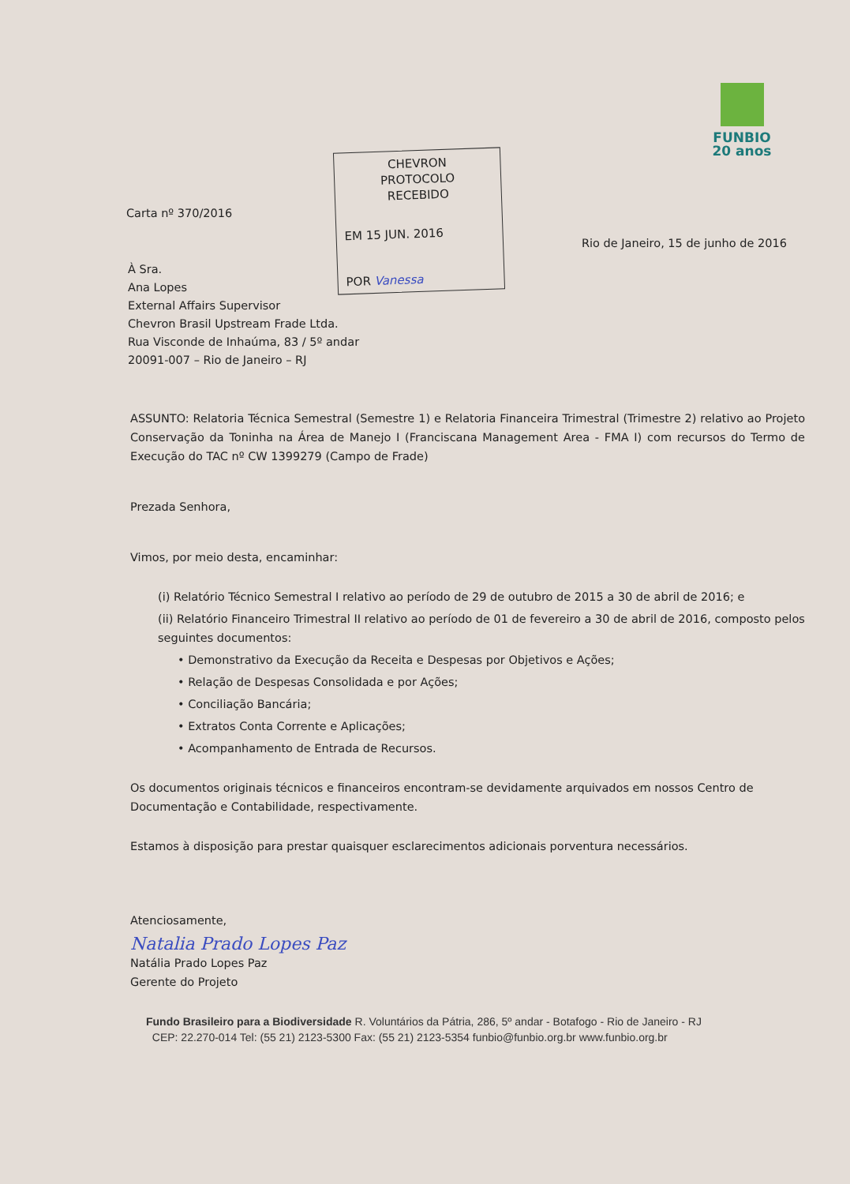FUNBIO
20 anos
Carta nº 370/2016
CHEVRON
PROTOCOLO
RECEBIDO
EM 15 JUN. 2016
POR Vanessa
Rio de Janeiro, 15 de junho de 2016
À Sra.
Ana Lopes
External Affairs Supervisor
Chevron Brasil Upstream Frade Ltda.
Rua Visconde de Inhaúma, 83 / 5º andar
20091-007 – Rio de Janeiro – RJ
ASSUNTO: Relatoria Técnica Semestral (Semestre 1) e Relatoria Financeira Trimestral (Trimestre 2) relativo ao Projeto Conservação da Toninha na Área de Manejo I (Franciscana Management Area - FMA I) com recursos do Termo de Execução do TAC nº CW 1399279 (Campo de Frade)
Prezada Senhora,
Vimos, por meio desta, encaminhar:
(i) Relatório Técnico Semestral I relativo ao período de 29 de outubro de 2015 a 30 de abril de 2016; e
(ii) Relatório Financeiro Trimestral II relativo ao período de 01 de fevereiro a 30 de abril de 2016, composto pelos seguintes documentos:
• Demonstrativo da Execução da Receita e Despesas por Objetivos e Ações;
• Relação de Despesas Consolidada e por Ações;
• Conciliação Bancária;
• Extratos Conta Corrente e Aplicações;
• Acompanhamento de Entrada de Recursos.
Os documentos originais técnicos e financeiros encontram-se devidamente arquivados em nossos Centro de Documentação e Contabilidade, respectivamente.
Estamos à disposição para prestar quaisquer esclarecimentos adicionais porventura necessários.
Atenciosamente,
Natalia Prado Lopes Paz
Natália Prado Lopes Paz
Gerente do Projeto
Fundo Brasileiro para a Biodiversidade R. Voluntários da Pátria, 286, 5º andar - Botafogo - Rio de Janeiro - RJ
CEP: 22.270-014 Tel: (55 21) 2123-5300 Fax: (55 21) 2123-5354 funbio@funbio.org.br www.funbio.org.br